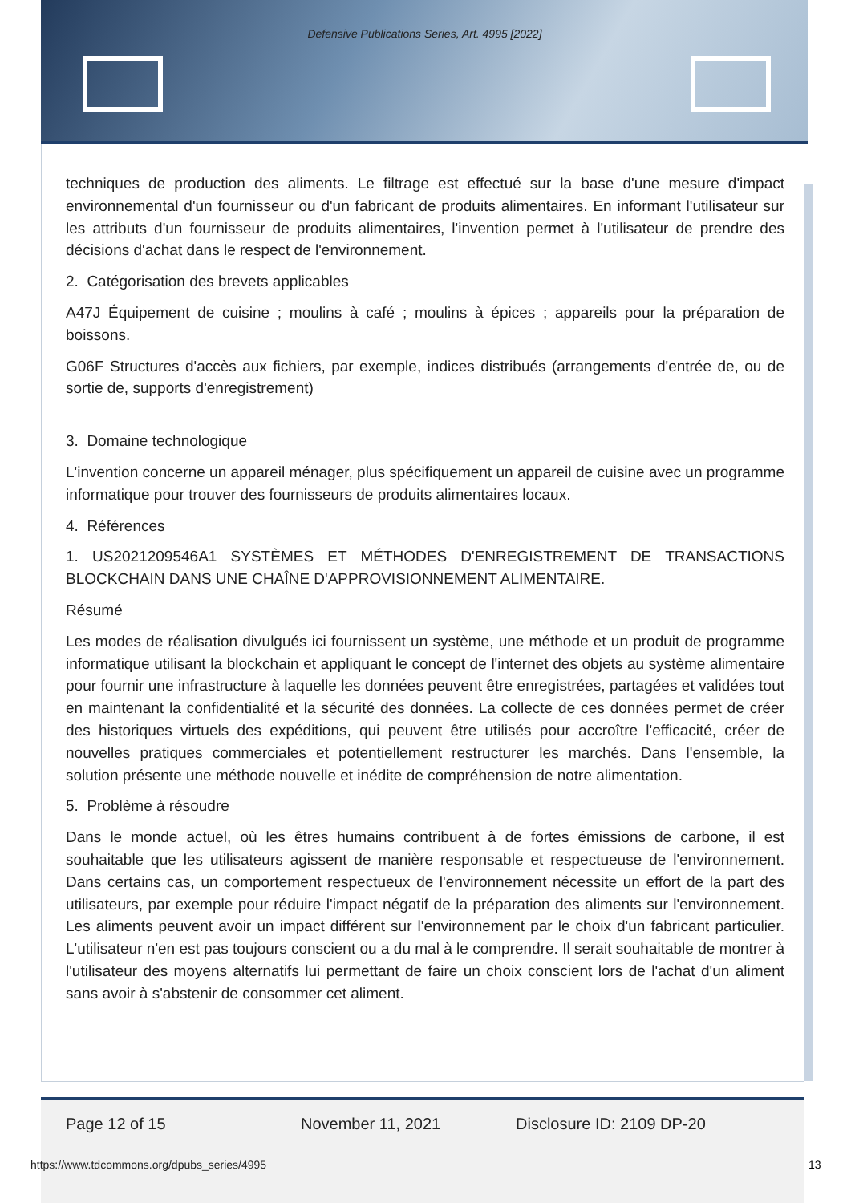Defensive Publications Series, Art. 4995 [2022]
techniques de production des aliments. Le filtrage est effectué sur la base d'une mesure d'impact environnemental d'un fournisseur ou d'un fabricant de produits alimentaires. En informant l'utilisateur sur les attributs d'un fournisseur de produits alimentaires, l'invention permet à l'utilisateur de prendre des décisions d'achat dans le respect de l'environnement.
2. Catégorisation des brevets applicables
A47J Équipement de cuisine ; moulins à café ; moulins à épices ; appareils pour la préparation de boissons.
G06F Structures d'accès aux fichiers, par exemple, indices distribués (arrangements d'entrée de, ou de sortie de, supports d'enregistrement)
3. Domaine technologique
L'invention concerne un appareil ménager, plus spécifiquement un appareil de cuisine avec un programme informatique pour trouver des fournisseurs de produits alimentaires locaux.
4. Références
1. US2021209546A1 SYSTÈMES ET MÉTHODES D'ENREGISTREMENT DE TRANSACTIONS BLOCKCHAIN DANS UNE CHAÎNE D'APPROVISIONNEMENT ALIMENTAIRE.
Résumé
Les modes de réalisation divulgués ici fournissent un système, une méthode et un produit de programme informatique utilisant la blockchain et appliquant le concept de l'internet des objets au système alimentaire pour fournir une infrastructure à laquelle les données peuvent être enregistrées, partagées et validées tout en maintenant la confidentialité et la sécurité des données. La collecte de ces données permet de créer des historiques virtuels des expéditions, qui peuvent être utilisés pour accroître l'efficacité, créer de nouvelles pratiques commerciales et potentiellement restructurer les marchés. Dans l'ensemble, la solution présente une méthode nouvelle et inédite de compréhension de notre alimentation.
5. Problème à résoudre
Dans le monde actuel, où les êtres humains contribuent à de fortes émissions de carbone, il est souhaitable que les utilisateurs agissent de manière responsable et respectueuse de l'environnement. Dans certains cas, un comportement respectueux de l'environnement nécessite un effort de la part des utilisateurs, par exemple pour réduire l'impact négatif de la préparation des aliments sur l'environnement. Les aliments peuvent avoir un impact différent sur l'environnement par le choix d'un fabricant particulier. L'utilisateur n'en est pas toujours conscient ou a du mal à le comprendre. Il serait souhaitable de montrer à l'utilisateur des moyens alternatifs lui permettant de faire un choix conscient lors de l'achat d'un aliment sans avoir à s'abstenir de consommer cet aliment.
Page 12 of 15 November 11, 2021 Disclosure ID: 2109 DP-20
https://www.tdcommons.org/dpubs_series/4995
13